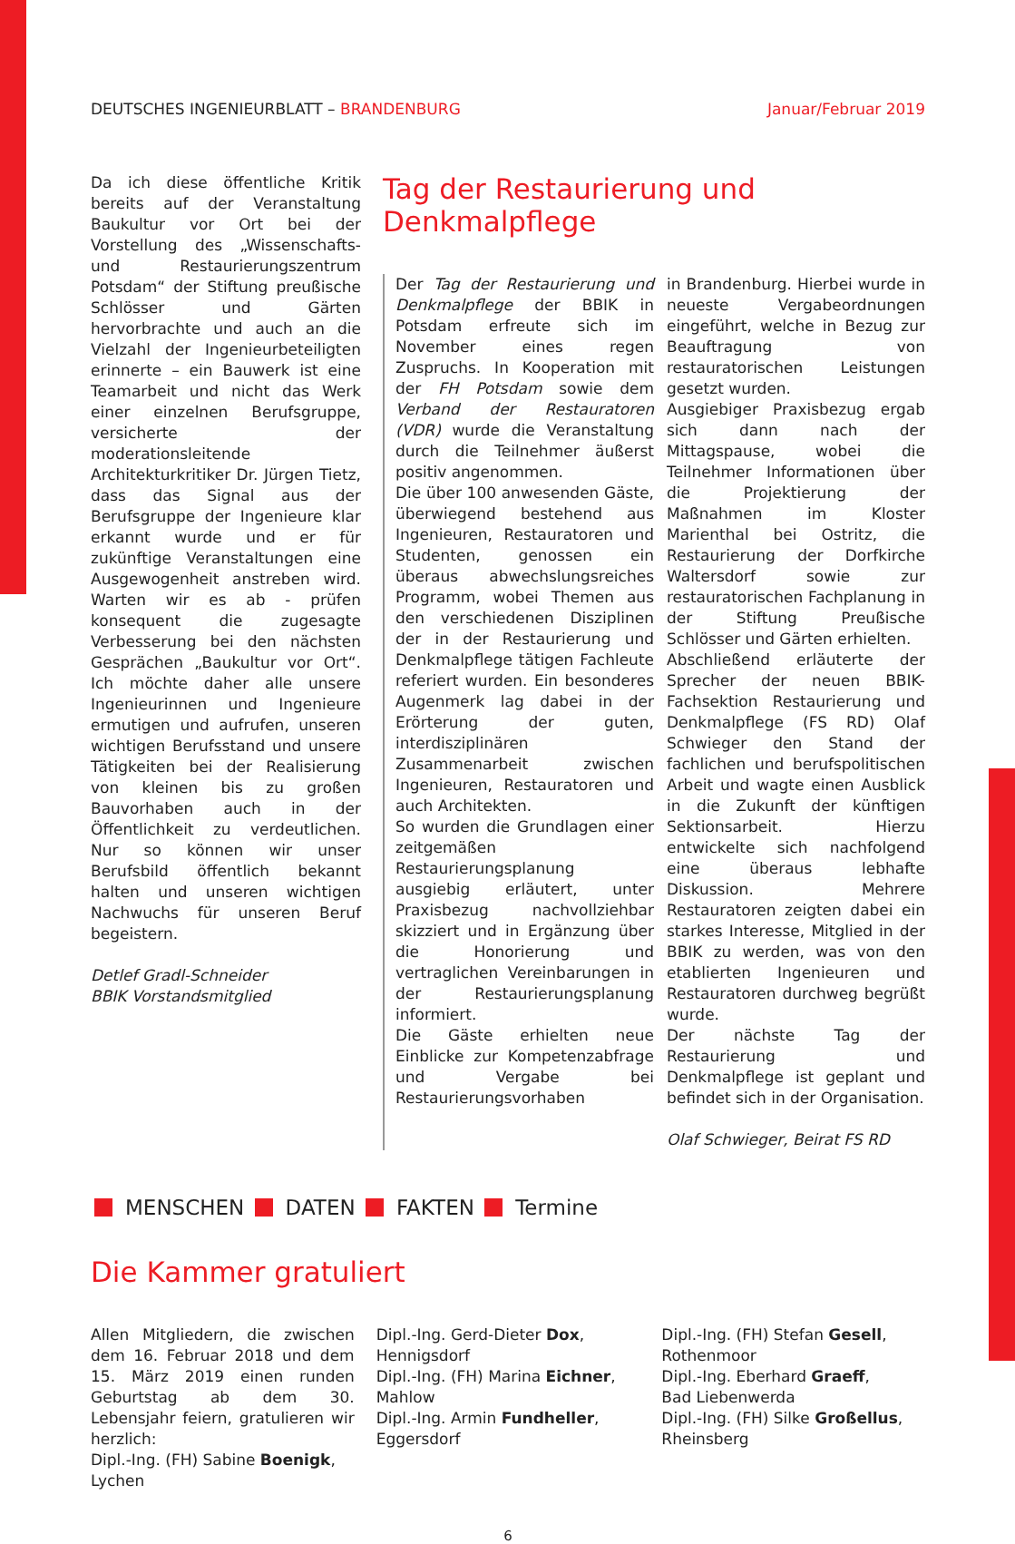DEUTSCHES INGENIEURBLATT – BRANDENBURG Januar/Februar 2019
Da ich diese öffentliche Kritik bereits auf der Veranstaltung Baukultur vor Ort bei der Vorstellung des „Wissenschafts- und Restaurierungszentrum Potsdam“ der Stiftung preußische Schlösser und Gärten hervorbrachte und auch an die Vielzahl der Ingenieurbeteiligten erinnerte – ein Bauwerk ist eine Teamarbeit und nicht das Werk einer einzelnen Berufsgruppe, versicherte der moderationsleitende Architekturkritiker Dr. Jürgen Tietz, dass das Signal aus der Berufsgruppe der Ingenieure klar erkannt wurde und er für zukünftige Veranstaltungen eine Ausgewogenheit anstreben wird. Warten wir es ab - prüfen konsequent die zugesagte Verbesserung bei den nächsten Gesprächen „Baukultur vor Ort“. Ich möchte daher alle unsere Ingenieurinnen und Ingenieure ermutigen und aufrufen, unseren wichtigen Berufsstand und unsere Tätigkeiten bei der Realisierung von kleinen bis zu großen Bauvorhaben auch in der Öffentlichkeit zu verdeutlichen. Nur so können wir unser Berufsbild öffentlich bekannt halten und unseren wichtigen Nachwuchs für unseren Beruf begeistern.
Detlef Gradl-Schneider
BBIK Vorstandsmitglied
Tag der Restaurierung und Denkmalpflege
Der Tag der Restaurierung und Denkmalpflege der BBIK in Potsdam erfreute sich im November eines regen Zuspruchs. In Kooperation mit der FH Potsdam sowie dem Verband der Restauratoren (VDR) wurde die Veranstaltung durch die Teilnehmer äußerst positiv angenommen.
Die über 100 anwesenden Gäste, überwiegend bestehend aus Ingenieuren, Restauratoren und Studenten, genossen ein überaus abwechslungsreiches Programm, wobei Themen aus den verschiedenen Disziplinen der in der Restaurierung und Denkmalpflege tätigen Fachleute referiert wurden. Ein besonderes Augenmerk lag dabei in der Erörterung der guten, interdisziplinären Zusammenarbeit zwischen Ingenieuren, Restauratoren und auch Architekten.
So wurden die Grundlagen einer zeitgemäßen Restaurierungsplanung ausgiebig erläutert, unter Praxisbezug nachvollziehbar skizziert und in Ergänzung über die Honorierung und vertraglichen Vereinbarungen in der Restaurierungsplanung informiert.
Die Gäste erhielten neue Einblicke zur Kompetenzabfrage und Vergabe bei Restaurierungsvorhaben
in Brandenburg. Hierbei wurde in neueste Vergabeordnungen eingeführt, welche in Bezug zur Beauftragung von restauratorischen Leistungen gesetzt wurden.
Ausgiebiger Praxisbezug ergab sich dann nach der Mittagspause, wobei die Teilnehmer Informationen über die Projektierung der Maßnahmen im Kloster Marienthal bei Ostritz, die Restaurierung der Dorfkirche Waltersdorf sowie zur restauratorischen Fachplanung in der Stiftung Preußische Schlösser und Gärten erhielten.
Abschließend erläuterte der Sprecher der neuen BBIK-Fachsektion Restaurierung und Denkmalpflege (FS RD) Olaf Schwieger den Stand der fachlichen und berufspolitischen Arbeit und wagte einen Ausblick in die Zukunft der künftigen Sektionsarbeit. Hierzu entwickelte sich nachfolgend eine überaus lebhafte Diskussion. Mehrere Restauratoren zeigten dabei ein starkes Interesse, Mitglied in der BBIK zu werden, was von den etablierten Ingenieuren und Restauratoren durchweg begrüßt wurde.
Der nächste Tag der Restaurierung und Denkmalpflege ist geplant und befindet sich in der Organisation.
Olaf Schwieger, Beirat FS RD
MENSCHEN DATEN FAKTEN Termine
Die Kammer gratuliert
Allen Mitgliedern, die zwischen dem 16. Februar 2018 und dem 15. März 2019 einen runden Geburtstag ab dem 30. Lebensjahr feiern, gratulieren wir herzlich:
Dipl.-Ing. (FH) Sabine Boenigk,
Lychen
Dipl.-Ing. Gerd-Dieter Dox,
Hennigsdorf
Dipl.-Ing. (FH) Marina Eichner,
Mahlow
Dipl.-Ing. Armin Fundheller,
Eggersdorf
Dipl.-Ing. (FH) Stefan Gesell,
Rothenmoor
Dipl.-Ing. Eberhard Graeff,
Bad Liebenwerda
Dipl.-Ing. (FH) Silke Großellus,
Rheinsberg
6